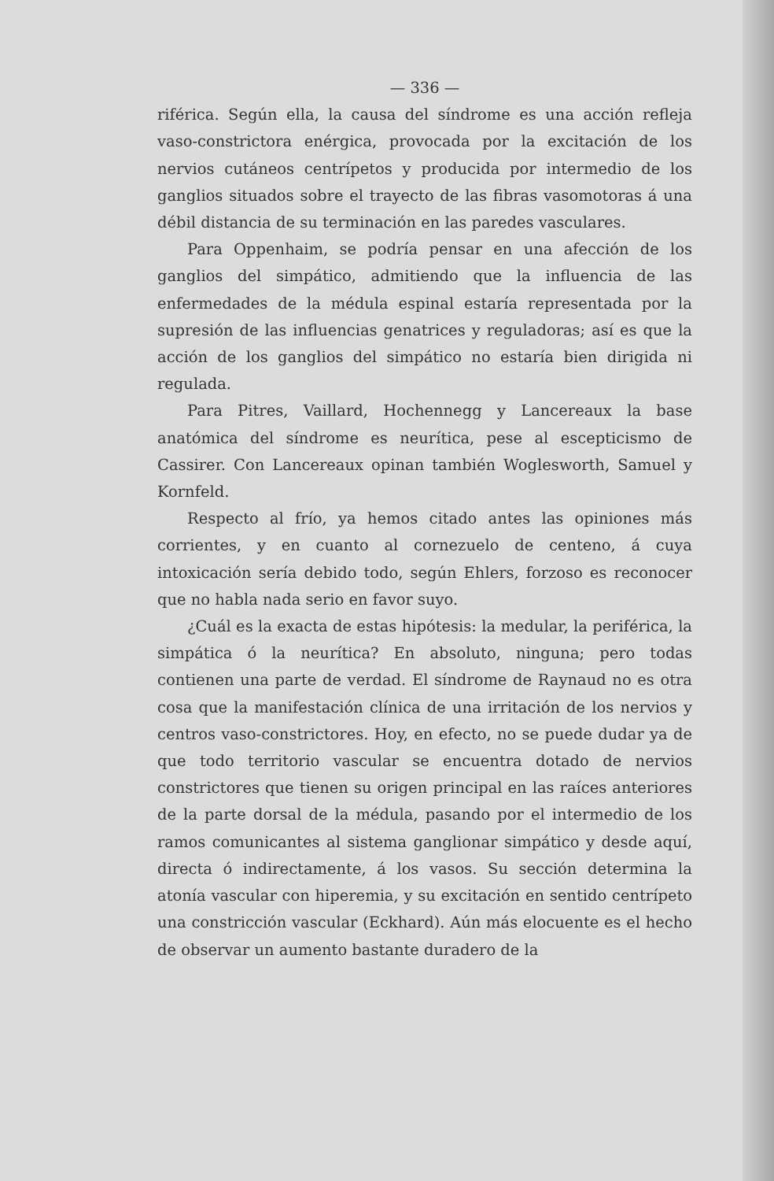— 336 —
riférica. Según ella, la causa del síndrome es una acción refleja vaso-constrictora enérgica, provocada por la excitación de los nervios cutáneos centrípetos y producida por intermedio de los ganglios situados sobre el trayecto de las fibras vasomotoras á una débil distancia de su terminación en las paredes vasculares.
Para Oppenhaim, se podría pensar en una afección de los ganglios del simpático, admitiendo que la influencia de las enfermedades de la médula espinal estaría representada por la supresión de las influencias genatrices y reguladoras; así es que la acción de los ganglios del simpático no estaría bien dirigida ni regulada.
Para Pitres, Vaillard, Hochennegg y Lancereaux la base anatómica del síndrome es neurítica, pese al escepticismo de Cassirer. Con Lancereaux opinan también Woglesworth, Samuel y Kornfeld.
Respecto al frío, ya hemos citado antes las opiniones más corrientes, y en cuanto al cornezuelo de centeno, á cuya intoxicación sería debido todo, según Ehlers, forzoso es reconocer que no habla nada serio en favor suyo.
¿Cuál es la exacta de estas hipótesis: la medular, la periférica, la simpática ó la neurítica? En absoluto, ninguna; pero todas contienen una parte de verdad. El síndrome de Raynaud no es otra cosa que la manifestación clínica de una irritación de los nervios y centros vaso-constrictores. Hoy, en efecto, no se puede dudar ya de que todo territorio vascular se encuentra dotado de nervios constrictores que tienen su origen principal en las raíces anteriores de la parte dorsal de la médula, pasando por el intermedio de los ramos comunicantes al sistema ganglionar simpático y desde aquí, directa ó indirectamente, á los vasos. Su sección determina la atonía vascular con hiperemia, y su excitación en sentido centrípeto una constricción vascular (Eckhard). Aún más elocuente es el hecho de observar un aumento bastante duradero de la